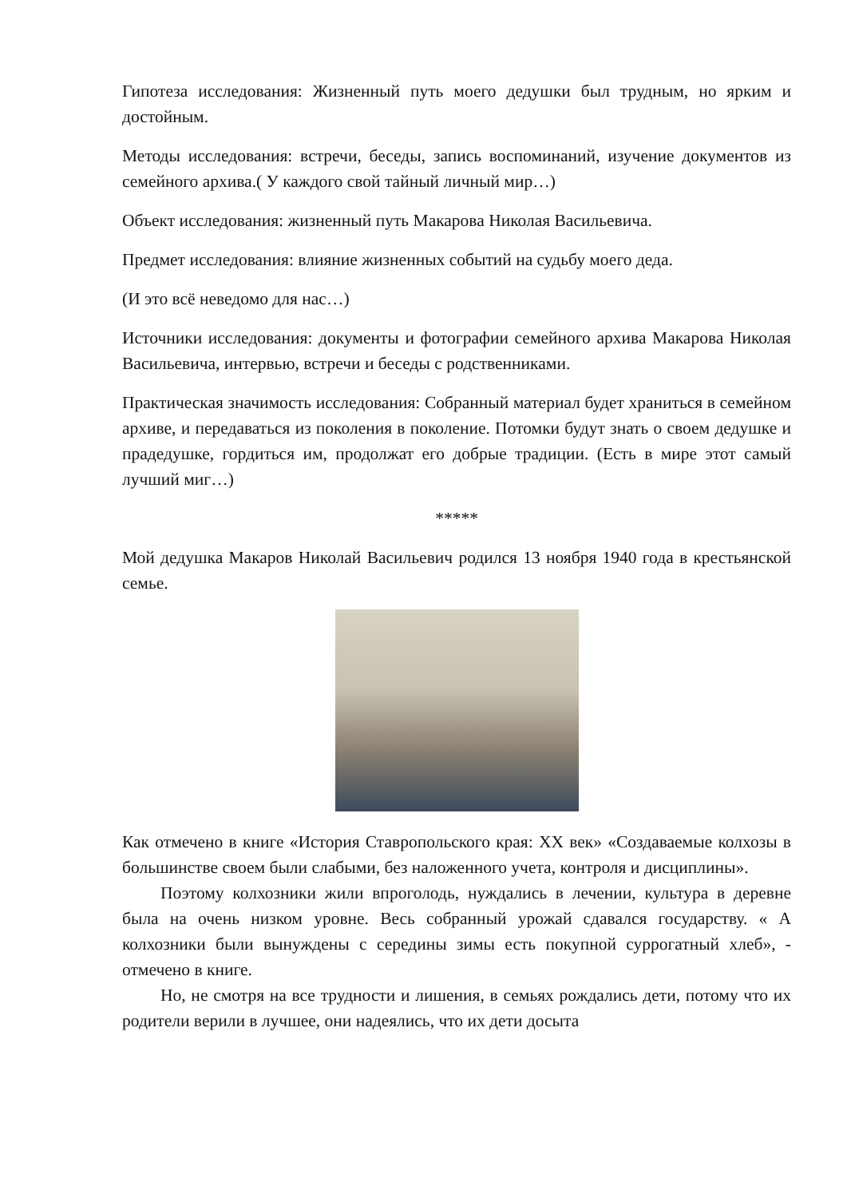Гипотеза исследования: Жизненный путь моего дедушки был трудным, но ярким и достойным.
Методы исследования: встречи, беседы, запись воспоминаний, изучение документов из семейного архива.( У каждого свой тайный личный мир…)
Объект исследования: жизненный путь Макарова Николая Васильевича.
Предмет исследования: влияние жизненных событий на судьбу моего деда.
(И это всё неведомо для нас…)
Источники исследования: документы и фотографии семейного архива Макарова Николая Васильевича, интервью, встречи и беседы с родственниками.
Практическая значимость исследования: Собранный материал будет храниться в семейном архиве, и передаваться из поколения в поколение. Потомки будут знать о своем дедушке и прадедушке, гордиться им, продолжат его добрые традиции. (Есть в мире этот самый лучший миг…)
*****
Мой дедушка Макаров Николай Васильевич родился 13 ноября 1940 года в крестьянской семье.
Как отмечено в книге «История Ставропольского края: XX век» «Создаваемые колхозы в большинстве своем были слабыми, без наложенного учета, контроля и дисциплины».
Поэтому колхозники жили впроголодь, нуждались в лечении, культура в деревне была на очень низком уровне. Весь собранный урожай сдавался государству. « А колхозники были вынуждены с середины зимы есть покупной суррогатный хлеб», - отмечено в книге.
Но, не смотря на все трудности и лишения, в семьях рождались дети, потому что их родители верили в лучшее, они надеялись, что их дети досыта